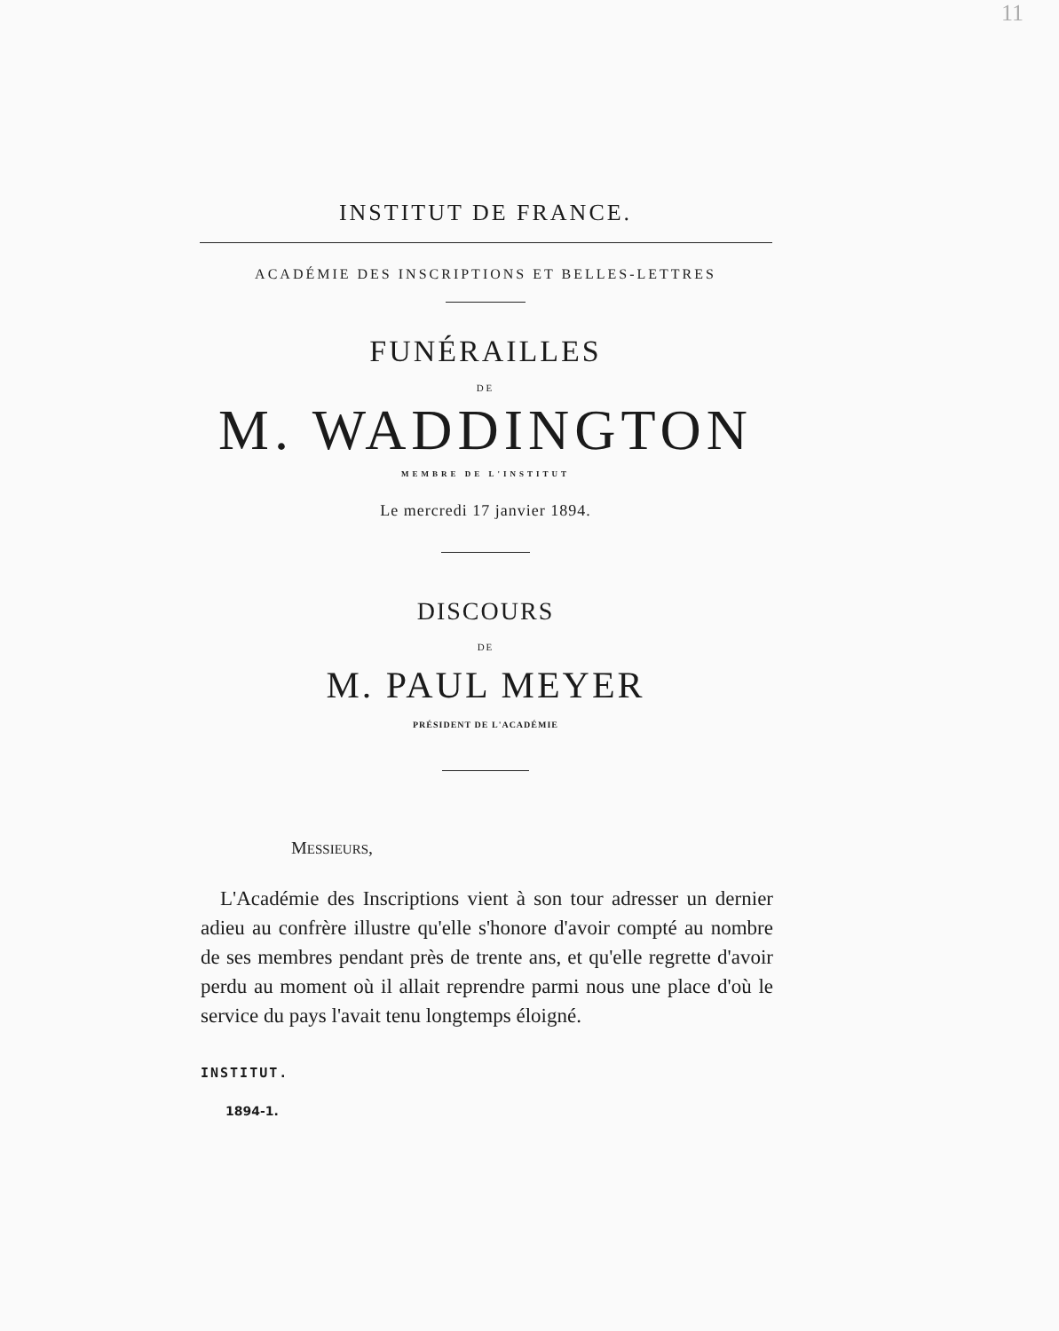11
INSTITUT DE FRANCE.
ACADÉMIE DES INSCRIPTIONS ET BELLES-LETTRES
FUNÉRAILLES
DE
M. WADDINGTON
MEMBRE DE L'INSTITUT
Le mercredi 17 janvier 1894.
DISCOURS
DE
M. PAUL MEYER
PRÉSIDENT DE L'ACADÉMIE
MESSIEURS,
L'Académie des Inscriptions vient à son tour adresser un dernier adieu au confrère illustre qu'elle s'honore d'avoir compté au nombre de ses membres pendant près de trente ans, et qu'elle regrette d'avoir perdu au moment où il allait reprendre parmi nous une place d'où le service du pays l'avait tenu longtemps éloigné.
INSTITUT.
1894-1.